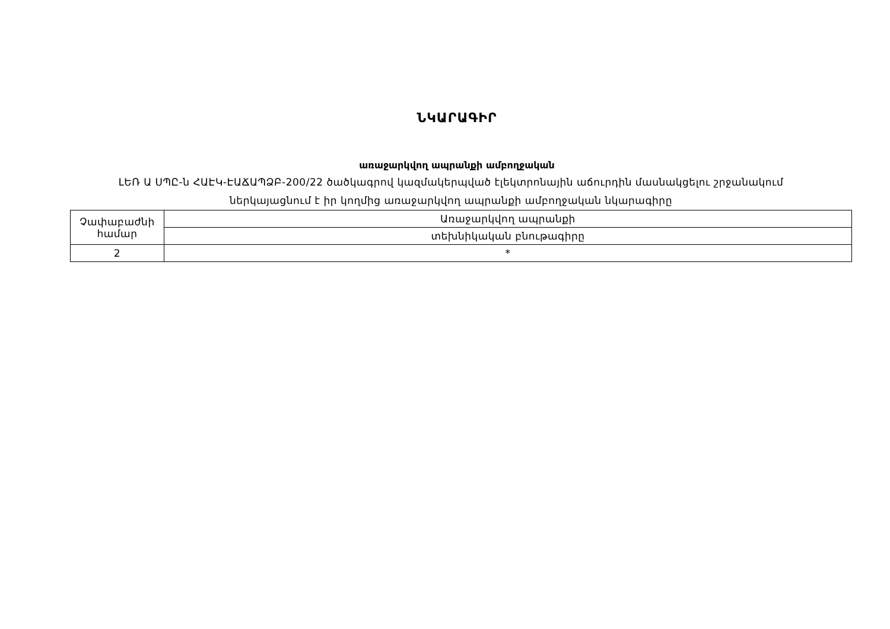ՆԿԱՐԱԳԻՐ
առաջարկվող ապրանքի ամբողջական
ԼԵՌ Ա ՍՊԸ-ն ՀԱԷԿ-ԷԱՃԱՊՁԲ-200/22 ծածկագրով կազմակերպված էլեկտրոնային աճուրդին մասնակցելու շրջանակում
ներկայացնում է իր կողմից առաջարկվող ապրանքի ամբողջական նկարագիրը
| Չափաբաժնի համար | Առաջարկվող ապրանքի |
| | տեխնիկական բնութագիրը |
| 2 | * |